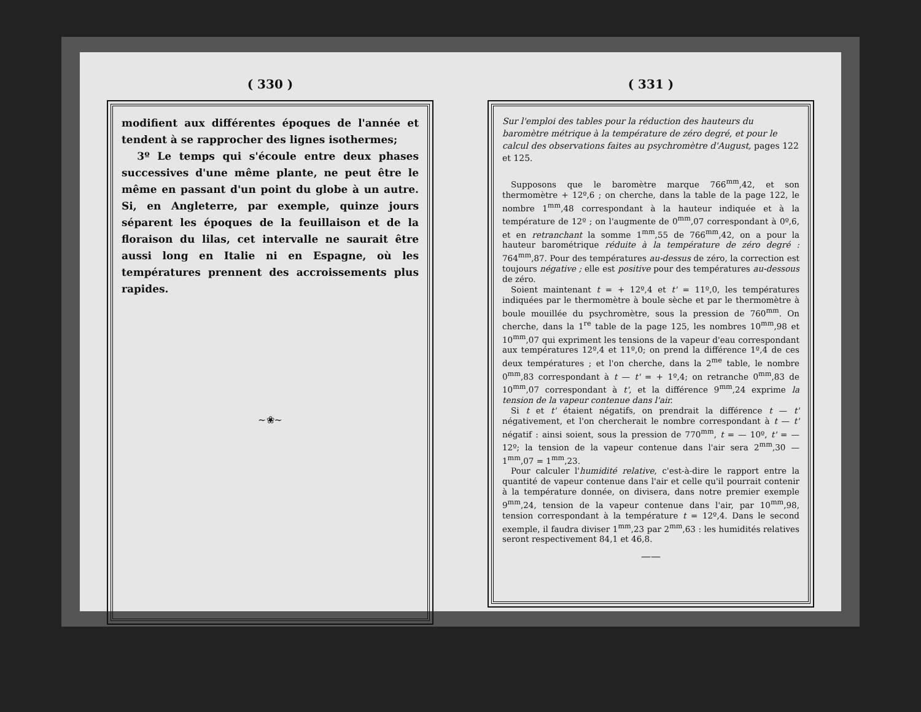( 330 )
modifient aux différentes époques de l'année et tendent à se rapprocher des lignes isothermes;
3º Le temps qui s'écoule entre deux phases successives d'une même plante, ne peut être le même en passant d'un point du globe à un autre. Si, en Angleterre, par exemple, quinze jours séparent les époques de la feuillaison et de la floraison du lilas, cet intervalle ne saurait être aussi long en Italie ni en Espagne, où les températures prennent des accroissements plus rapides.
~❀~
( 331 )
Sur l'emploi des tables pour la réduction des hauteurs du baromètre métrique à la température de zéro degré, et pour le calcul des observations faites au psychromètre d'August, pages 122 et 125.
Supposons que le baromètre marque 766<sup>mm</sup>,42, et son thermomètre + 12º,6 ; on cherche, dans la table de la page 122, le nombre 1<sup>mm</sup>,48 correspondant à la hauteur indiquée et à la température de 12º ; on l'augmente de 0<sup>mm</sup>,07 correspondant à 0º,6, et en retranchant la somme 1<sup>mm</sup>,55 de 766<sup>mm</sup>,42, on a pour la hauteur barométrique réduite à la température de zéro degré : 764<sup>mm</sup>,87. Pour des températures au-dessus de zéro, la correction est toujours négative ; elle est positive pour des températures au-dessous de zéro.
Soient maintenant t = + 12º,4 et t' = 11º,0, les températures indiquées par le thermomètre à boule sèche et par le thermomètre à boule mouillée du psychromètre, sous la pression de 760<sup>mm</sup>. On cherche, dans la 1<sup>re</sup> table de la page 125, les nombres 10<sup>mm</sup>,98 et 10<sup>mm</sup>,07 qui expriment les tensions de la vapeur d'eau correspondant aux températures 12º,4 et 11º,0; on prend la différence 1º,4 de ces deux températures ; et l'on cherche, dans la 2<sup>me</sup> table, le nombre 0<sup>mm</sup>,83 correspondant à t — t' = + 1º,4; on retranche 0<sup>mm</sup>,83 de 10<sup>mm</sup>,07 correspondant à t', et la différence 9<sup>mm</sup>,24 exprime la tension de la vapeur contenue dans l'air.
Si t et t' étaient négatifs, on prendrait la différence t — t' négativement, et l'on chercherait le nombre correspondant à t — t' négatif : ainsi soient, sous la pression de 770<sup>mm</sup>, t = — 10º, t' = — 12º; la tension de la vapeur contenue dans l'air sera 2<sup>mm</sup>,30 — 1<sup>mm</sup>,07 = 1<sup>mm</sup>,23.
Pour calculer l'humidité relative, c'est-à-dire le rapport entre la quantité de vapeur contenue dans l'air et celle qu'il pourrait contenir à la température donnée, on divisera, dans notre premier exemple 9<sup>mm</sup>,24, tension de la vapeur contenue dans l'air, par 10<sup>mm</sup>,98, tension correspondant à la température t = 12º,4. Dans le second exemple, il faudra diviser 1<sup>mm</sup>,23 par 2<sup>mm</sup>,63 : les humidités relatives seront respectivement 84,1 et 46,8.
——